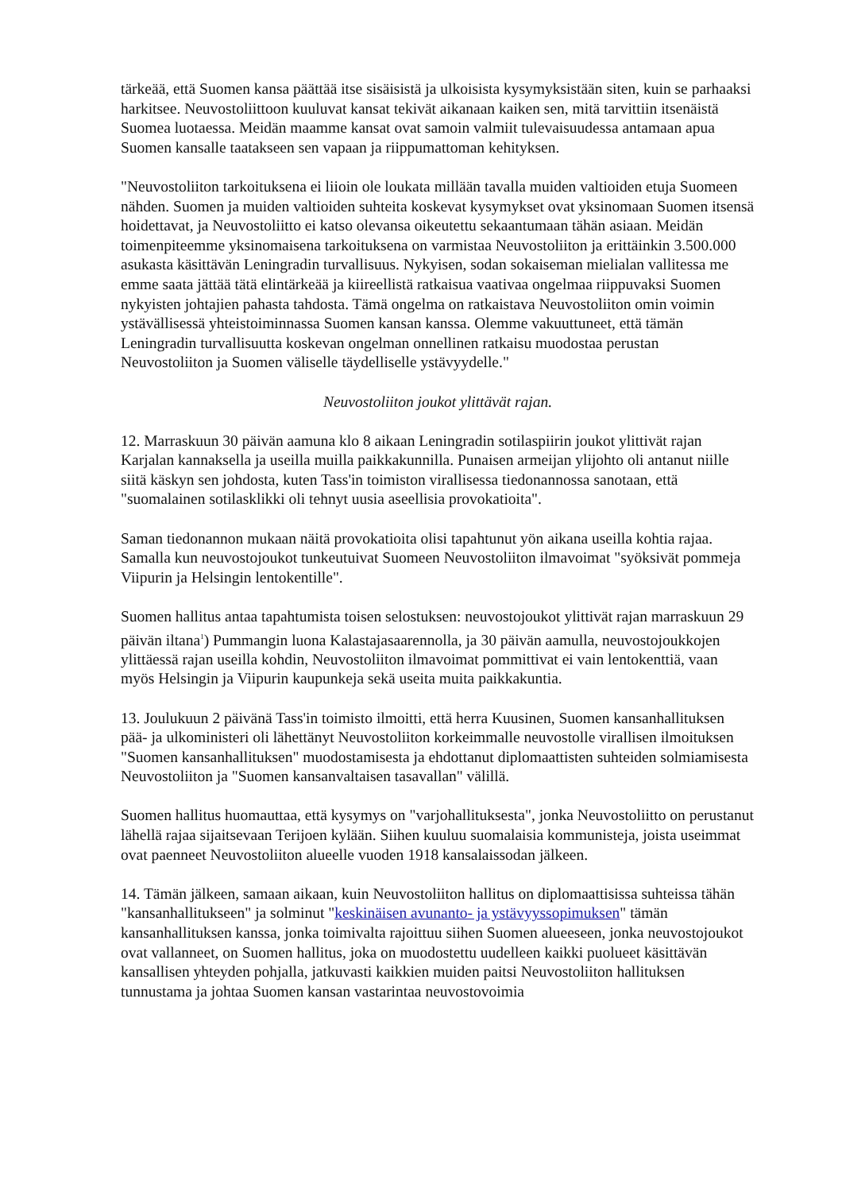tärkeää, että Suomen kansa päättää itse sisäisistä ja ulkoisista kysymyksistään siten, kuin se parhaaksi harkitsee. Neuvostoliittoon kuuluvat kansat tekivät aikanaan kaiken sen, mitä tarvittiin itsenäistä Suomea luotaessa. Meidän maamme kansat ovat samoin valmiit tulevaisuudessa antamaan apua Suomen kansalle taatakseen sen vapaan ja riippumattoman kehityksen.
"Neuvostoliiton tarkoituksena ei liioin ole loukata millään tavalla muiden valtioiden etuja Suomeen nähden. Suomen ja muiden valtioiden suhteita koskevat kysymykset ovat yksinomaan Suomen itsensä hoidettavat, ja Neuvostoliitto ei katso olevansa oikeutettu sekaantumaan tähän asiaan. Meidän toimenpiteemme yksinomaisena tarkoituksena on varmistaa Neuvostoliiton ja erittäinkin 3.500.000 asukasta käsittävän Leningradin turvallisuus. Nykyisen, sodan sokaiseman mielialan vallitessa me emme saata jättää tätä elintärkeää ja kiireellistä ratkaisua vaativaa ongelmaa riippuvaksi Suomen nykyisten johtajien pahasta tahdosta. Tämä ongelma on ratkaistava Neuvostoliiton omin voimin ystävällisessä yhteistoiminnassa Suomen kansan kanssa. Olemme vakuuttuneet, että tämän Leningradin turvallisuutta koskevan ongelman onnellinen ratkaisu muodostaa perustan Neuvostoliiton ja Suomen väliselle täydelliselle ystävyydelle."
Neuvostoliiton joukot ylittävät rajan.
12. Marraskuun 30 päivän aamuna klo 8 aikaan Leningradin sotilaspiirin joukot ylittivät rajan Karjalan kannaksella ja useilla muilla paikkakunnilla. Punaisen armeijan ylijohto oli antanut niille siitä käskyn sen johdosta, kuten Tass'in toimiston virallisessa tiedonannossa sanotaan, että "suomalainen sotilasklikki oli tehnyt uusia aseellisia provokatioita".
Saman tiedonannon mukaan näitä provokatioita olisi tapahtunut yön aikana useilla kohtia rajaa. Samalla kun neuvostojoukot tunkeutuivat Suomeen Neuvostoliiton ilmavoimat "syöksivät pommeja Viipurin ja Helsingin lentokentille".
Suomen hallitus antaa tapahtumista toisen selostuksen: neuvostojoukot ylittivät rajan marraskuun 29 päivän iltana<sup>1</sup>) Pummangin luona Kalastajasaarennolla, ja 30 päivän aamulla, neuvostojoukkojen ylittäessä rajan useilla kohdin, Neuvostoliiton ilmavoimat pommittivat ei vain lentokenttiä, vaan myös Helsingin ja Viipurin kaupunkeja sekä useita muita paikkakuntia.
13. Joulukuun 2 päivänä Tass'in toimisto ilmoitti, että herra Kuusinen, Suomen kansanhallituksen pää- ja ulkoministeri oli lähettänyt Neuvostoliiton korkeimmalle neuvostolle virallisen ilmoituksen "Suomen kansanhallituksen" muodostamisesta ja ehdottanut diplomaattisten suhteiden solmiamisesta Neuvostoliiton ja "Suomen kansanvaltaisen tasavallan" välillä.
Suomen hallitus huomauttaa, että kysymys on "varjohallituksesta", jonka Neuvostoliitto on perustanut lähellä rajaa sijaitsevaan Terijoen kylään. Siihen kuuluu suomalaisia kommunisteja, joista useimmat ovat paenneet Neuvostoliiton alueelle vuoden 1918 kansalaissodan jälkeen.
14. Tämän jälkeen, samaan aikaan, kuin Neuvostoliiton hallitus on diplomaattisissa suhteissa tähän "kansanhallitukseen" ja solminut "keskinäisen avunanto- ja ystävyyssopimuksen" tämän kansanhallituksen kanssa, jonka toimivalta rajoittuu siihen Suomen alueeseen, jonka neuvostojoukot ovat vallanneet, on Suomen hallitus, joka on muodostettu uudelleen kaikki puolueet käsittävän kansallisen yhteyden pohjalla, jatkuvasti kaikkien muiden paitsi Neuvostoliiton hallituksen tunnustama ja johtaa Suomen kansan vastarintaa neuvostovoimia